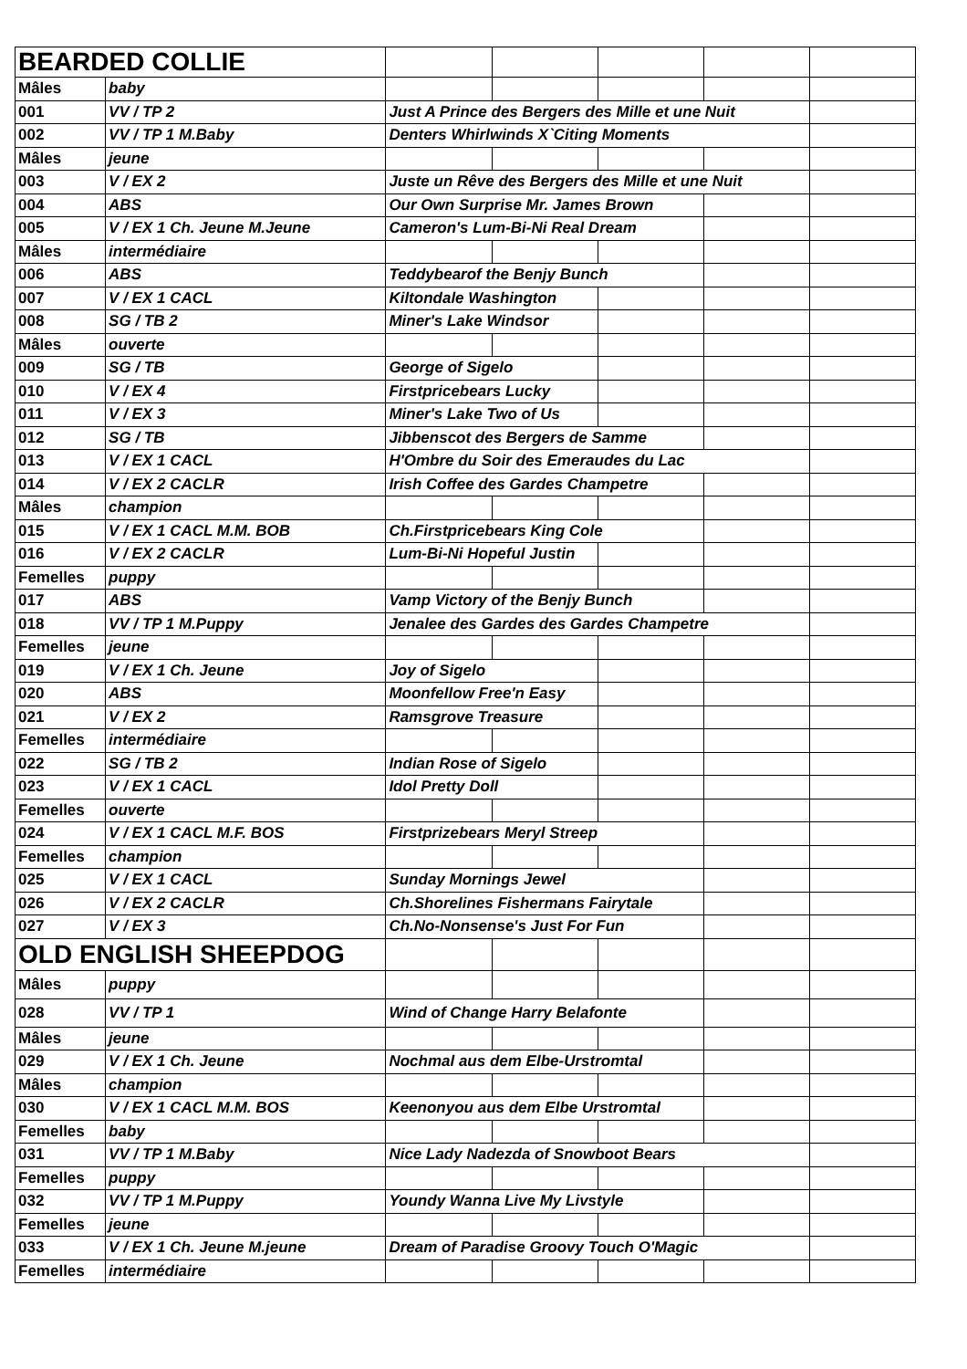| BEARDED COLLIE | | | | | | |
| Mâles | baby | | | | | |
| 001 | VV / TP 2 | Just A Prince des Bergers des Mille et une Nuit | | | | |
| 002 | VV / TP 1 M.Baby | Denters Whirlwinds X`Citing Moments | | | | |
| Mâles | jeune | | | | | |
| 003 | V / EX 2 | Juste un Rêve des Bergers des Mille et une Nuit | | | | |
| 004 | ABS | Our Own Surprise Mr. James Brown | | | | |
| 005 | V / EX 1 Ch. Jeune M.Jeune | Cameron's Lum-Bi-Ni Real Dream | | | | |
| Mâles | intermédiaire | | | | | |
| 006 | ABS | Teddybearof the Benjy Bunch | | | | |
| 007 | V / EX 1 CACL | Kiltondale Washington | | | | |
| 008 | SG / TB 2 | Miner's Lake Windsor | | | | |
| Mâles | ouverte | | | | | |
| 009 | SG / TB | George of Sigelo | | | | |
| 010 | V / EX 4 | Firstpricebears Lucky | | | | |
| 011 | V / EX 3 | Miner's Lake Two of Us | | | | |
| 012 | SG / TB | Jibbenscot des Bergers de Samme | | | | |
| 013 | V / EX 1 CACL | H'Ombre du Soir des Emeraudes du Lac | | | | |
| 014 | V / EX 2 CACLR | Irish Coffee des Gardes Champetre | | | | |
| Mâles | champion | | | | | |
| 015 | V / EX 1 CACL M.M. BOB | Ch.Firstpricebears King Cole | | | | |
| 016 | V / EX 2 CACLR | Lum-Bi-Ni Hopeful Justin | | | | |
| Femelles | puppy | | | | | |
| 017 | ABS | Vamp Victory of the Benjy Bunch | | | | |
| 018 | VV / TP 1 M.Puppy | Jenalee des Gardes des Gardes Champetre | | | | |
| Femelles | jeune | | | | | |
| 019 | V / EX 1 Ch. Jeune | Joy of Sigelo | | | | |
| 020 | ABS | Moonfellow Free'n Easy | | | | |
| 021 | V / EX 2 | Ramsgrove Treasure | | | | |
| Femelles | intermédiaire | | | | | |
| 022 | SG / TB 2 | Indian Rose of Sigelo | | | | |
| 023 | V / EX 1 CACL | Idol Pretty Doll | | | | |
| Femelles | ouverte | | | | | |
| 024 | V / EX 1 CACL M.F. BOS | Firstprizebears Meryl Streep | | | | |
| Femelles | champion | | | | | |
| 025 | V / EX 1 CACL | Sunday Mornings Jewel | | | | |
| 026 | V / EX 2 CACLR | Ch.Shorelines Fishermans Fairytale | | | | |
| 027 | V / EX 3 | Ch.No-Nonsense's Just For Fun | | | | |
| OLD ENGLISH SHEEPDOG | | | | | | |
| Mâles | puppy | | | | | |
| 028 | VV / TP 1 | Wind of Change Harry Belafonte | | | | |
| Mâles | jeune | | | | | |
| 029 | V / EX 1 Ch. Jeune | Nochmal aus dem Elbe-Urstromtal | | | | |
| Mâles | champion | | | | | |
| 030 | V / EX 1 CACL M.M. BOS | Keenonyou aus dem Elbe Urstromtal | | | | |
| Femelles | baby | | | | | |
| 031 | VV / TP 1 M.Baby | Nice Lady Nadezda of Snowboot Bears | | | | |
| Femelles | puppy | | | | | |
| 032 | VV / TP 1 M.Puppy | Youndy Wanna Live My Livstyle | | | | |
| Femelles | jeune | | | | | |
| 033 | V / EX 1 Ch. Jeune M.jeune | Dream of Paradise Groovy Touch O'Magic | | | | |
| Femelles | intermédiaire | | | | | |